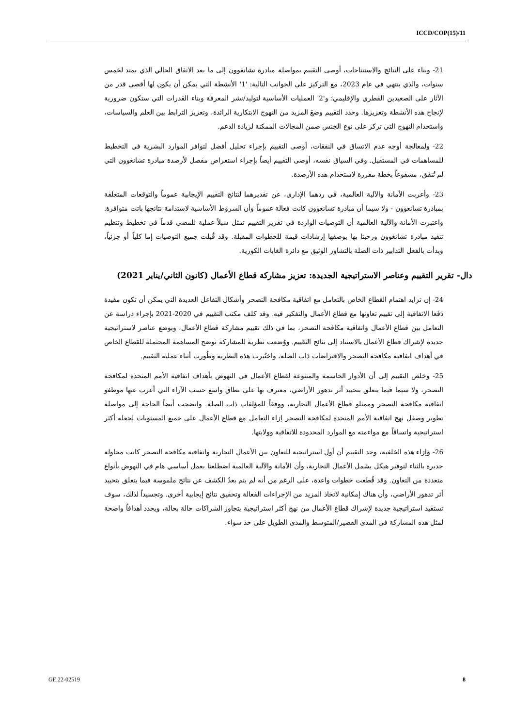ICCD/COP(15)/11
21- وبناء على النتائج والاستنتاجات، أوصى التقييم بمواصلة مبادرة تشانغوون إلى ما بعد الاتفاق الحالي الذي يمتد لخمس سنوات، والذي ينتهي في عام 2023، مع التركيز على الجوانب التالية: '1' الأنشطة التي يمكن أن يكون لها أقصى قدر من الآثار على الصعيدين القطري والإقليمي؛ و'2' العمليات الأساسية لتوليد/نشر المعرفة وبناء القدرات التي ستكون ضرورية لإنجاح هذه الأنشطة وتعزيزها. وحدد التقييم وضعَ المزيد من النهوج الابتكارية الرائدة، وتعزيز الترابط بين العلم والسياسات، واستخدام النهوج التي تركز على نوع الجنس ضمن المجالات الممكنة لزيادة الدعم.
22- ولمعالجة أوجه عدم الاتساق في النفقات، أوصى التقييم بإجراء تحليل أفضل لتوافر الموارد البشرية في التخطيط للمساهمات في المستقبل. وفي السياق نفسه، أوصى التقييم أيضاً بإجراء استعراض مفصل لأرصدة مبادرة تشانغوون التي لم تُنفق، مشفوعاً بخطة مقررة لاستخدام هذه الأرصدة.
23- وأعربت الأمانة والآلية العالمية، في ردهما الإداري، عن تقديرهما لنتائج التقييم الإيجابية عموماً والتوقعات المتعلقة بمبادرة تشانغوون - ولا سيما أن مبادرة تشانغوون كانت فعالة عموماً وأن الشروط الأساسية لاستدامة نتائجها باتت متوافرة. واعتبرت الأمانة والآلية العالمية أن التوصيات الواردة في تقرير التقييم تمثل سبلاً عملية للمضي قدماً في تخطيط وتنظيم تنفيذ مبادرة تشانغوون ورحبتا بها بوصفها إرشادات قيمة للخطوات المقبلة. وقد قُبلت جميع التوصيات إما كلياً أو جزئياً، وبدأت بالفعل التدابير ذات الصلة بالتشاور الوثيق مع دائرة الغابات الكورية.
دال- تقرير التقييم وعناصر الاستراتيجية الجديدة: تعزيز مشاركة قطاع الأعمال (كانون الثاني/يناير 2021)
24- إن تزايد اهتمام القطاع الخاص بالتعامل مع اتفاقية مكافحة التصحر وأشكال التفاعل العديدة التي يمكن أن تكون مفيدة دَفَعا الاتفاقية إلى تقييم تعاونها مع قطاع الأعمال والتفكير فيه. وقد كلف مكتب التقييم في 2020-2021 بإجراء دراسة عن التعامل بين قطاع الأعمال واتفاقية مكافحة التصحر، بما في ذلك تقييم مشاركة قطاع الأعمال، وبوضع عناصر لاستراتيجية جديدة لإشراك قطاع الأعمال بالاستناد إلى نتائج التقييم. ووُضعت نظرية للمشاركة توضح المساهمة المحتملة للقطاع الخاص في أهداف اتفاقية مكافحة التصحر والافتراضات ذات الصلة، واختُبرت هذه النظرية وطُورت أثناء عملية التقييم.
25- وخلص التقييم إلى أن الأدوار الحاسمة والمتنوعة لقطاع الأعمال في النهوض بأهداف اتفاقية الأمم المتحدة لمكافحة التصحر، ولا سيما فيما يتعلق بتحييد أثر تدهور الأراضي، معترف بها على نطاق واسع حسب الآراء التي أعرب عنها موظفو اتفاقية مكافحة التصحر وممثلو قطاع الأعمال التجارية، ووفقاً للمؤلفات ذات الصلة. واتضحت أيضاً الحاجة إلى مواصلة تطوير وصقل نهج اتفاقية الأمم المتحدة لمكافحة التصحر إزاء التعامل مع قطاع الأعمال على جميع المستويات لجعله أكثر استراتيجية واتساقاً مع مواءمته مع الموارد المحدودة للاتفاقية وولايتها.
26- وإزاء هذه الخلفية، وجد التقييم أن أول استراتيجية للتعاون بين الأعمال التجارية واتفاقية مكافحة التصحر كانت محاولة جديرة بالثناء لتوفير هيكل يشمل الأعمال التجارية، وأن الأمانة والآلية العالمية اضطلعتا بعمل أساسي هام في النهوض بأنواع متعددة من التعاون. وقد قُطعت خطوات واعدة، على الرغم من أنه لم يتم بعدُ الكشف عن نتائج ملموسة فيما يتعلق بتحييد أثر تدهور الأراضي، وأن هناك إمكانية لاتخاذ المزيد من الإجراءات الفعالة وتحقيق نتائج إيجابية أخرى. وتجسيداً لذلك، سوف تستفيد استراتيجية جديدة لإشراك قطاع الأعمال من نهج أكثر استراتيجية يتجاوز الشراكات حالة بحالة، ويحدد أهدافاً واضحة لمثل هذه المشاركة في المدى القصير/المتوسط والمدى الطويل على حد سواء.
GE.22-02519 8